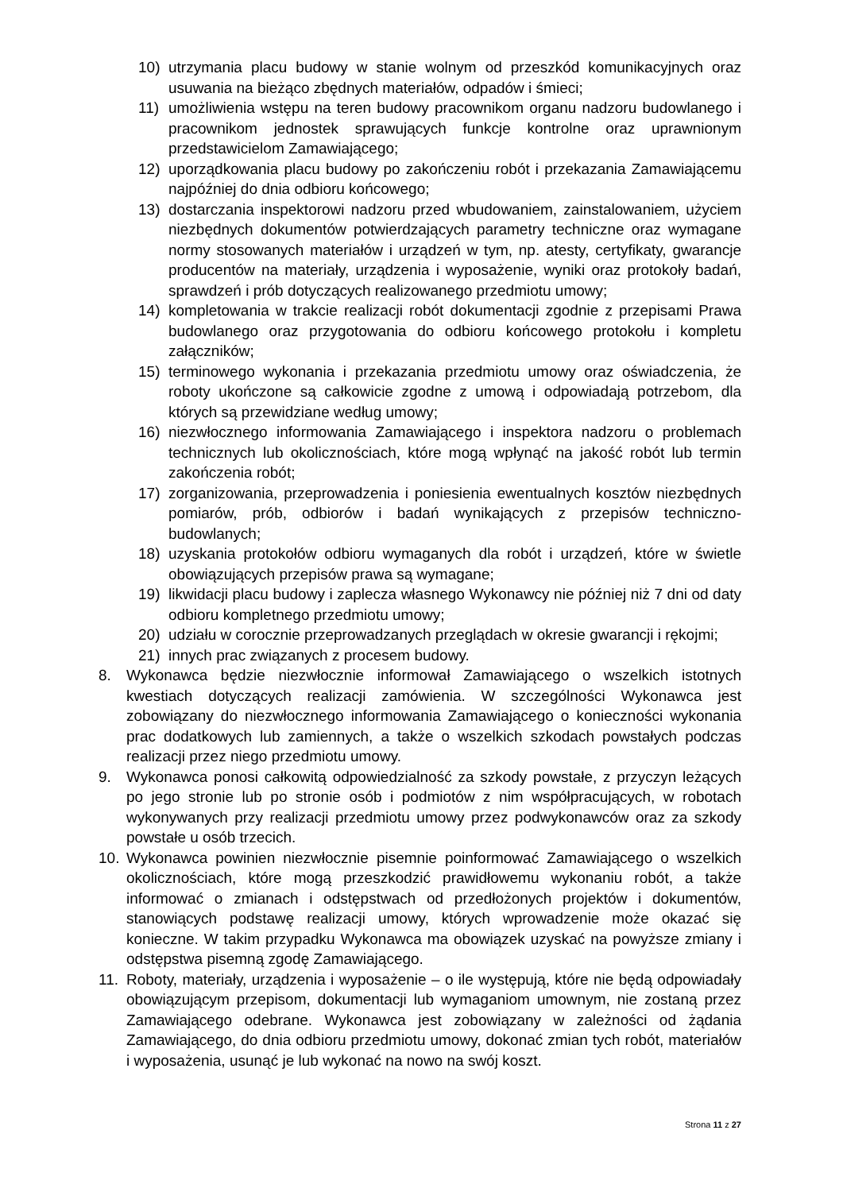10) utrzymania placu budowy w stanie wolnym od przeszkód komunikacyjnych oraz usuwania na bieżąco zbędnych materiałów, odpadów i śmieci;
11) umożliwienia wstępu na teren budowy pracownikom organu nadzoru budowlanego i pracownikom jednostek sprawujących funkcje kontrolne oraz uprawnionym przedstawicielom Zamawiającego;
12) uporządkowania placu budowy po zakończeniu robót i przekazania Zamawiającemu najpóźniej do dnia odbioru końcowego;
13) dostarczania inspektorowi nadzoru przed wbudowaniem, zainstalowaniem, użyciem niezbędnych dokumentów potwierdzających parametry techniczne oraz wymagane normy stosowanych materiałów i urządzeń w tym, np. atesty, certyfikaty, gwarancje producentów na materiały, urządzenia i wyposażenie, wyniki oraz protokoły badań, sprawdzeń i prób dotyczących realizowanego przedmiotu umowy;
14) kompletowania w trakcie realizacji robót dokumentacji zgodnie z przepisami Prawa budowlanego oraz przygotowania do odbioru końcowego protokołu i kompletu załączników;
15) terminowego wykonania i przekazania przedmiotu umowy oraz oświadczenia, że roboty ukończone są całkowicie zgodne z umową i odpowiadają potrzebom, dla których są przewidziane według umowy;
16) niezwłocznego informowania Zamawiającego i inspektora nadzoru o problemach technicznych lub okolicznościach, które mogą wpłynąć na jakość robót lub termin zakończenia robót;
17) zorganizowania, przeprowadzenia i poniesienia ewentualnych kosztów niezbędnych pomiarów, prób, odbiorów i badań wynikających z przepisów techniczno-budowlanych;
18) uzyskania protokołów odbioru wymaganych dla robót i urządzeń, które w świetle obowiązujących przepisów prawa są wymagane;
19) likwidacji placu budowy i zaplecza własnego Wykonawcy nie później niż 7 dni od daty odbioru kompletnego przedmiotu umowy;
20) udziału w corocznie przeprowadzanych przeglądach w okresie gwarancji i rękojmi;
21) innych prac związanych z procesem budowy.
8. Wykonawca będzie niezwłocznie informował Zamawiającego o wszelkich istotnych kwestiach dotyczących realizacji zamówienia. W szczególności Wykonawca jest zobowiązany do niezwłocznego informowania Zamawiającego o konieczności wykonania prac dodatkowych lub zamiennych, a także o wszelkich szkodach powstałych podczas realizacji przez niego przedmiotu umowy.
9. Wykonawca ponosi całkowitą odpowiedzialność za szkody powstałe, z przyczyn leżących po jego stronie lub po stronie osób i podmiotów z nim współpracujących, w robotach wykonywanych przy realizacji przedmiotu umowy przez podwykonawców oraz za szkody powstałe u osób trzecich.
10. Wykonawca powinien niezwłocznie pisemnie poinformować Zamawiającego o wszelkich okolicznościach, które mogą przeszkodzić prawidłowemu wykonaniu robót, a także informować o zmianach i odstępstwach od przedłożonych projektów i dokumentów, stanowiących podstawę realizacji umowy, których wprowadzenie może okazać się konieczne. W takim przypadku Wykonawca ma obowiązek uzyskać na powyższe zmiany i odstępstwa pisemną zgodę Zamawiającego.
11. Roboty, materiały, urządzenia i wyposażenie – o ile występują, które nie będą odpowiadały obowiązującym przepisom, dokumentacji lub wymaganiom umownym, nie zostaną przez Zamawiającego odebrane. Wykonawca jest zobowiązany w zależności od żądania Zamawiającego, do dnia odbioru przedmiotu umowy, dokonać zmian tych robót, materiałów i wyposażenia, usunąć je lub wykonać na nowo na swój koszt.
Strona 11 z 27